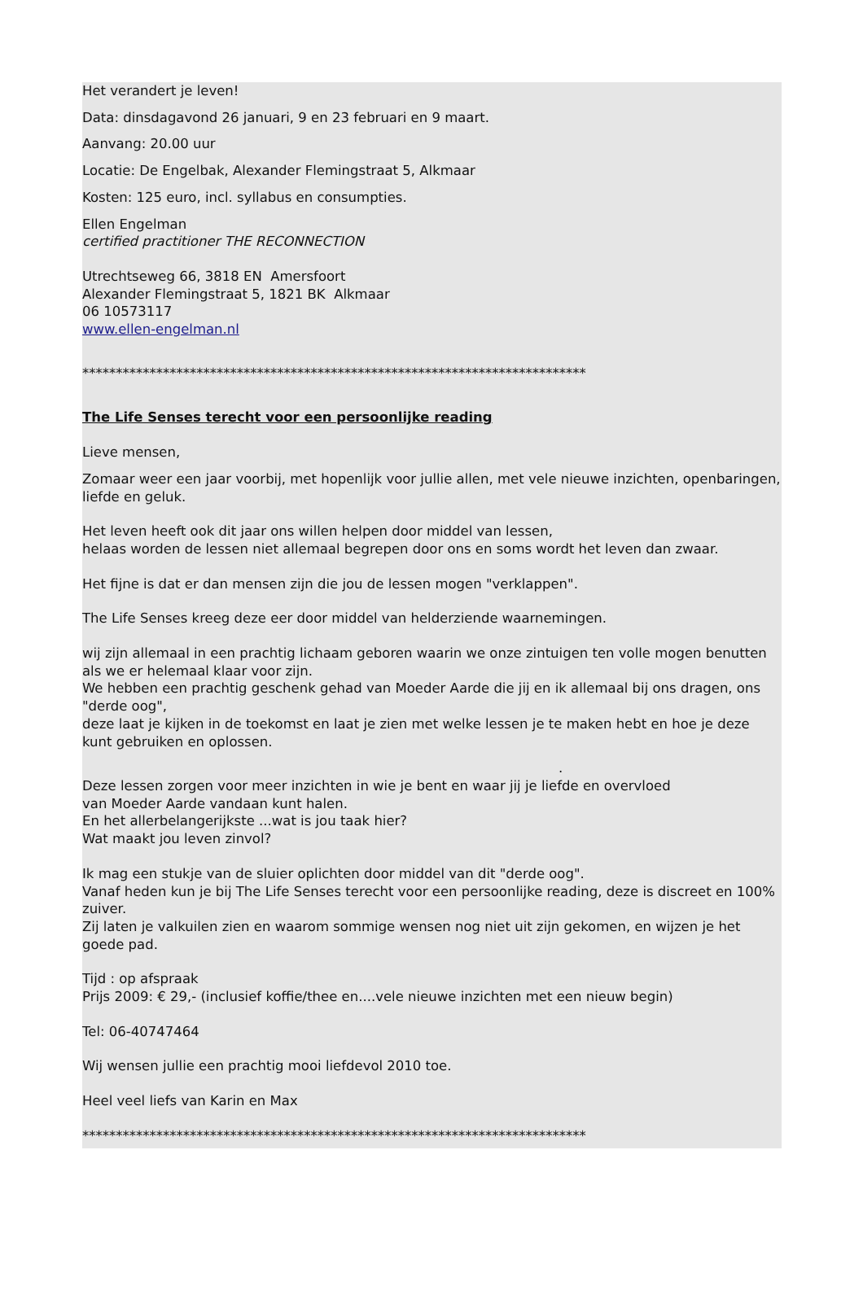Het verandert je leven!
Data: dinsdagavond 26 januari, 9 en 23 februari en 9 maart.
Aanvang: 20.00 uur
Locatie: De Engelbak, Alexander Flemingstraat 5, Alkmaar
Kosten: 125 euro, incl. syllabus en consumpties.
Ellen Engelman
certified practitioner THE RECONNECTION
Utrechtseweg 66, 3818 EN Amersfoort
Alexander Flemingstraat 5, 1821 BK Alkmaar
06 10573117
www.ellen-engelman.nl
***************************************************************************
The Life Senses terecht voor een persoonlijke reading
Lieve mensen,
Zomaar weer een jaar voorbij, met hopenlijk voor jullie allen, met vele nieuwe inzichten, openbaringen, liefde en geluk.
Het leven heeft ook dit jaar ons willen helpen door middel van lessen,
helaas worden de lessen niet allemaal begrepen door ons en soms wordt het leven dan zwaar.
Het fijne is dat er dan mensen zijn die jou de lessen mogen "verklappen".
The Life Senses kreeg deze eer door middel van helderziende waarnemingen.
wij zijn allemaal in een prachtig lichaam geboren waarin we onze zintuigen ten volle mogen benutten als we er helemaal klaar voor zijn.
We hebben een prachtig geschenk gehad van Moeder Aarde die jij en ik allemaal bij ons dragen, ons "derde oog",
deze laat je kijken in de toekomst en laat je zien met welke lessen je te maken hebt en hoe je deze kunt gebruiken en oplossen.
.
Deze lessen zorgen voor meer inzichten in wie je bent en waar jij je liefde en overvloed
van Moeder Aarde vandaan kunt halen.
En het allerbelangerijkste ...wat is jou taak hier?
Wat maakt jou leven zinvol?
Ik mag een stukje van de sluier oplichten door middel van dit "derde oog".
Vanaf heden kun je bij The Life Senses terecht voor een persoonlijke reading, deze is discreet en 100% zuiver.
Zij laten je valkuilen zien en waarom sommige wensen nog niet uit zijn gekomen, en wijzen je het goede pad.
Tijd : op afspraak
Prijs 2009: € 29,- (inclusief koffie/thee en....vele nieuwe inzichten met een nieuw begin)
Tel: 06-40747464
Wij wensen jullie een prachtig mooi liefdevol 2010 toe.
Heel veel liefs van Karin en Max
***************************************************************************